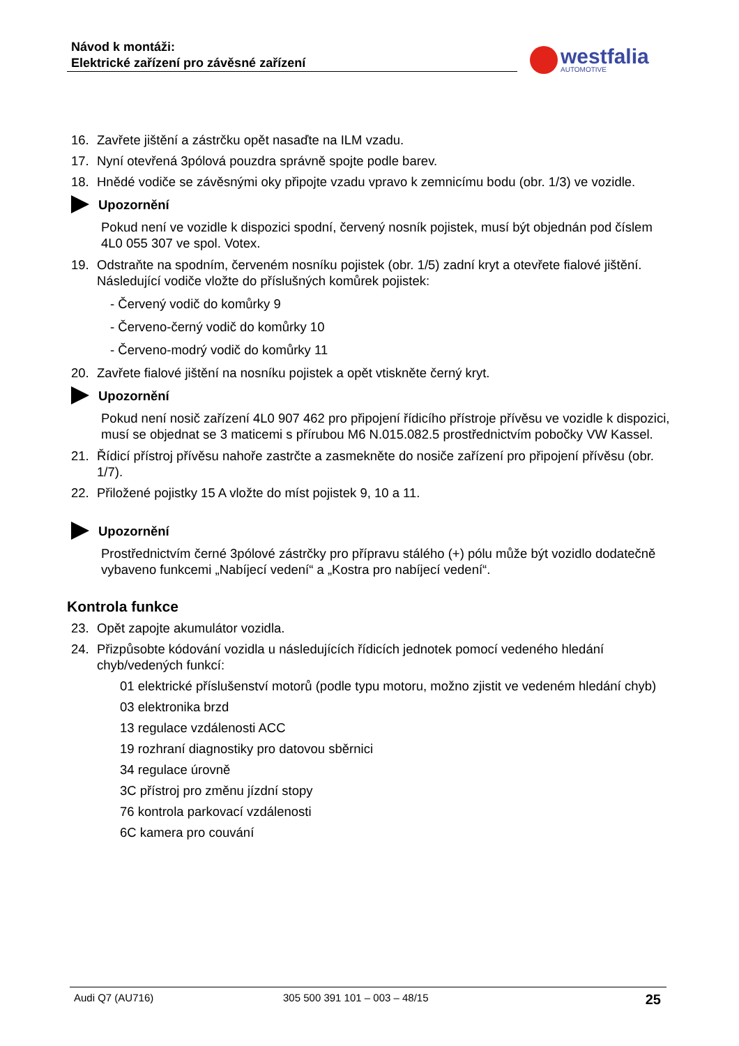Návod k montáži:
Elektrické zařízení pro závěsné zařízení
westfalia
AUTOMOTIVE
16. Zavřete jištění a zástrčku opět nasaďte na ILM vzadu.
17. Nyní otevřená 3pólová pouzdra správně spojte podle barev.
18. Hnědé vodiče se závěsnými oky připojte vzadu vpravo k zemnicímu bodu (obr. 1/3) ve vozidle.
Upozornění
Pokud není ve vozidle k dispozici spodní, červený nosník pojistek, musí být objednán pod číslem 4L0 055 307 ve spol. Votex.
19. Odstraňte na spodním, červeném nosníku pojistek (obr. 1/5) zadní kryt a otevřete fialové jištění. Následující vodiče vložte do příslušných komůrek pojistek:
- Červený vodič do komůrky 9
- Červeno-černý vodič do komůrky 10
- Červeno-modrý vodič do komůrky 11
20. Zavřete fialové jištění na nosníku pojistek a opět vtiskněte černý kryt.
Upozornění
Pokud není nosič zařízení 4L0 907 462 pro připojení řídicího přístroje přívěsu ve vozidle k dispozici, musí se objednat se 3 maticemi s přírubou M6 N.015.082.5 prostřednictvím pobočky VW Kassel.
21. Řídicí přístroj přívěsu nahoře zastrčte a zasmekněte do nosiče zařízení pro připojení přívěsu (obr. 1/7).
22. Přiložené pojistky 15 A vložte do míst pojistek 9, 10 a 11.
Upozornění
Prostřednictvím černé 3pólové zástrčky pro přípravu stálého (+) pólu může být vozidlo dodatečně vybaveno funkcemi „Nabíjecí vedení“ a „Kostra pro nabíjecí vedení“.
Kontrola funkce
23. Opět zapojte akumulátor vozidla.
24. Přizpůsobte kódování vozidla u následujících řídicích jednotek pomocí vedeného hledání chyb/vedených funkcí:
01 elektrické příslušenství motorů (podle typu motoru, možno zjistit ve vedeném hledání chyb)
03 elektronika brzd
13 regulace vzdálenosti ACC
19 rozhraní diagnostiky pro datovou sběrnici
34 regulace úrovně
3C přístroj pro změnu jízdní stopy
76 kontrola parkovací vzdálenosti
6C kamera pro couvání
Audi Q7 (AU716) 305 500 391 101 – 003 – 48/15 25